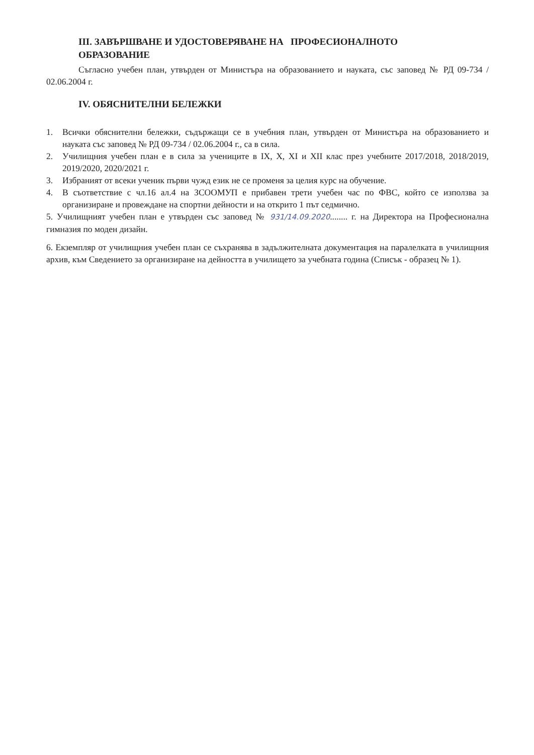III. ЗАВЪРШВАНЕ И УДОСТОВЕРЯВАНЕ НА ПРОФЕСИОНАЛНОТО
ОБРАЗОВАНИЕ
Съгласно учебен план, утвърден от Министъра на образованието и науката, със заповед № РД 09-734 / 02.06.2004 г.
IV. ОБЯСНИТЕЛНИ БЕЛЕЖКИ
1. Всички обяснителни бележки, съдържащи се в учебния план, утвърден от Министъра на образованието и науката със заповед № РД 09-734 / 02.06.2004 г., са в сила.
2. Училищния учебен план е в сила за учениците в IX, X, XI и XII клас през учебните 2017/2018, 2018/2019, 2019/2020, 2020/2021 г.
3. Избраният от всеки ученик първи чужд език не се променя за целия курс на обучение.
4. В съответствие с чл.16 ал.4 на ЗСООМУП е прибавен трети учебен час по ФВС, който се използва за организиране и провеждане на спортни дейности и на открито 1 път седмично.
5. Училищният учебен план е утвърден със заповед № 931/14.09.2020........ г. на Директора на Професионална гимназия по моден дизайн.
6. Екземпляр от училищния учебен план се съхранява в задължителната документация на паралелката в училищния архив, към Сведението за организиране на дейността в училището за учебната година (Списък - образец № 1).